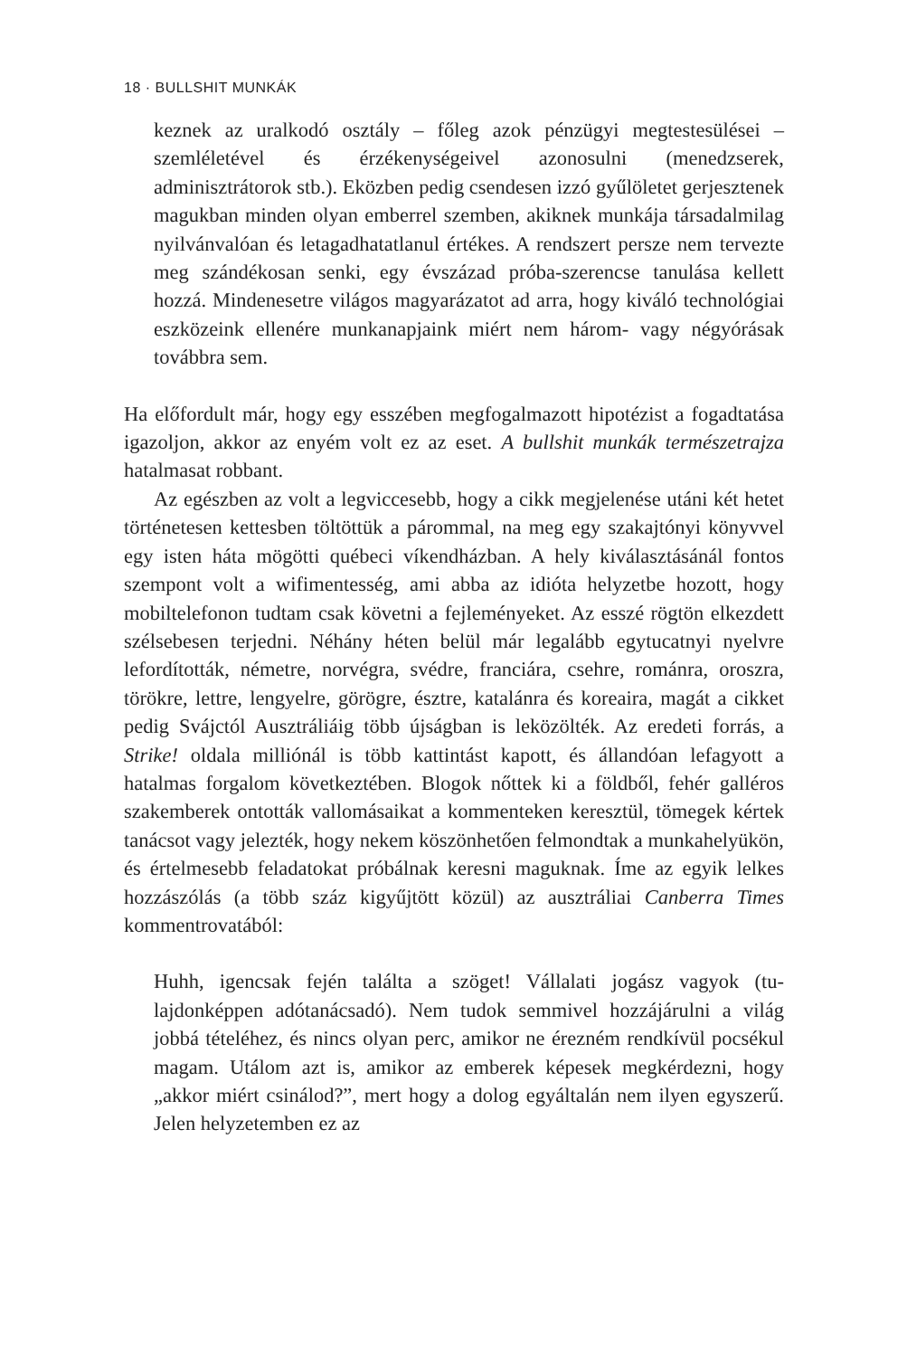18 · BULLSHIT MUNKÁK
keznek az uralkodó osztály – főleg azok pénzügyi megtestesülé­sei – szemléletével és érzékenységeivel azonosulni (menedzserek, adminisztrátorok stb.). Eközben pedig csendesen izzó gyűlöletet gerjesztenek magukban minden olyan emberrel szemben, akiknek munkája társadalmilag nyilvánvalóan és letagadhatatlanul értékes. A rendszert persze nem tervezte meg szándékosan senki, egy évszá­zad próba-szerencse tanulása kellett hozzá. Mindenesetre világos magyarázatot ad arra, hogy kiváló technológiai eszközeink ellenére munkanapjaink miért nem három- vagy négyórásak továbbra sem.
Ha előfordult már, hogy egy esszében megfogalmazott hipotézist a fo­gadtatása igazoljon, akkor az enyém volt ez az eset. A bullshit munkák természetrajza hatalmasat robbant.
Az egészben az volt a legviccesebb, hogy a cikk megjelenése utáni két hetet történetesen kettesben töltöttük a párommal, na meg egy szakajtónyi könyvvel egy isten háta mögötti québeci víkendházban. A hely kiválasztásánál fontos szempont volt a wifimentesség, ami abba az idióta helyzetbe hozott, hogy mobiltelefonon tudtam csak követni a fejleményeket. Az esszé rögtön elkezdett szélsebesen ter­jedni. Néhány héten belül már legalább egytucatnyi nyelvre lefordí­tották, németre, norvégra, svédre, franciára, csehre, románra, oroszra, törökre, lettre, lengyelre, görögre, észtre, katalánra és koreaira, magát a cikket pedig Svájctól Ausztráliáig több újságban is leközölték. Az eredeti forrás, a Strike! oldala milliónál is több kattintást kapott, és állandóan lefagyott a hatalmas forgalom következtében. Blogok nőt­tek ki a földből, fehér galléros szakemberek ontották vallomásaikat a kommenteken keresztül, tömegek kértek tanácsot vagy jelezték, hogy nekem köszönhetően felmondtak a munkahelyükön, és értelmesebb feladatokat próbálnak keresni maguknak. Íme az egyik lelkes hoz­zászólás (a több száz kigyűjtött közül) az ausztráliai Canberra Times kommentrovatából:
Huhh, igencsak fején találta a szöget! Vállalati jogász vagyok (tu­lajdonképpen adótanácsadó). Nem tudok semmivel hozzájárulni a világ jobbá tételéhez, és nincs olyan perc, amikor ne érezném rendkívül pocsékul magam. Utálom azt is, amikor az emberek képesek megkérdezni, hogy „akkor miért csinálod?”, mert hogy a dolog egyáltalán nem ilyen egyszerű. Jelen helyzetemben ez az